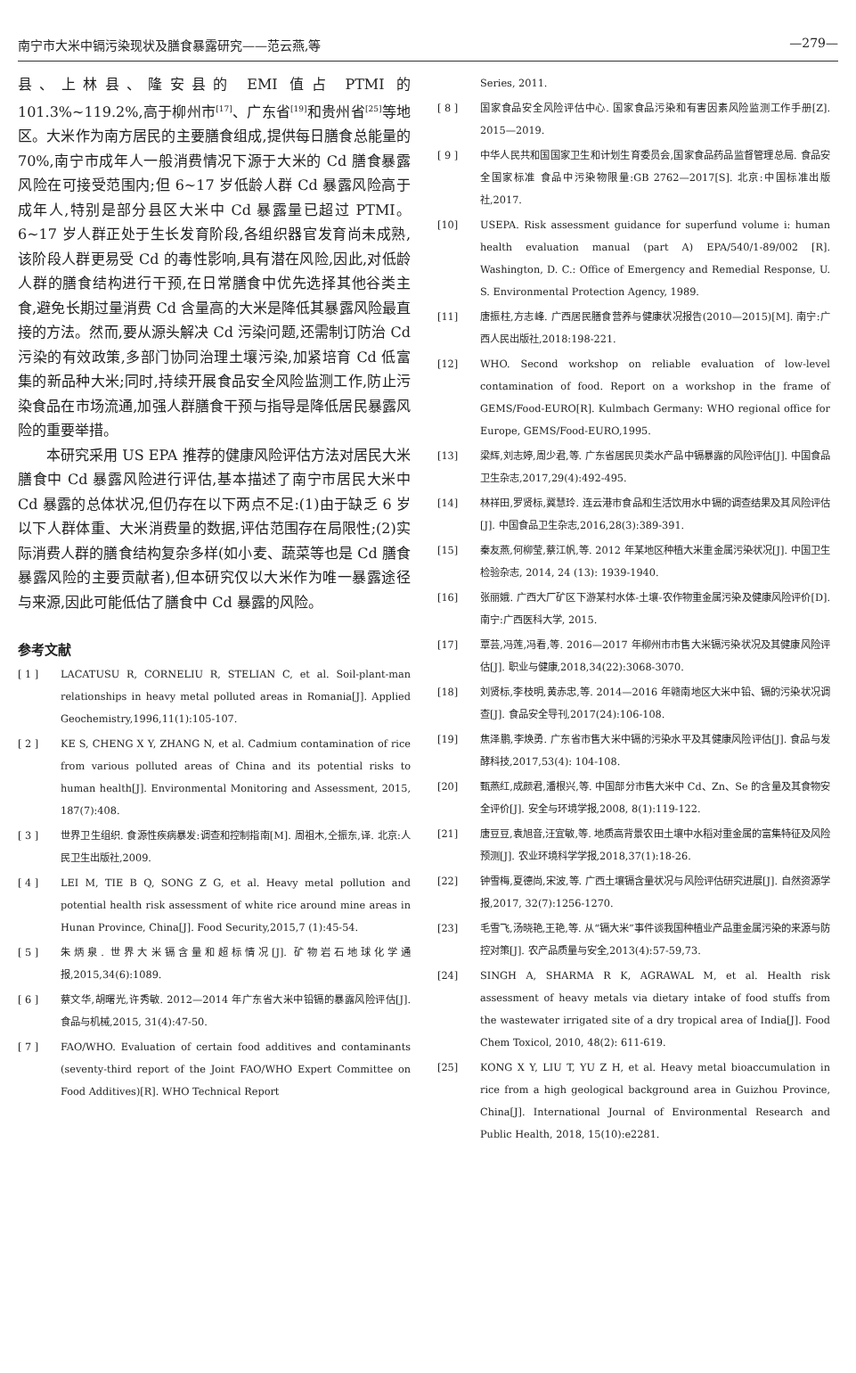南宁市大米中镉污染现状及膳食暴露研究——范云燕,等 —279—
县、上林县、隆安县的 EMI 值占 PTMI 的 101.3%~119.2%,高于柳州市<sup>[17]</sup>、广东省<sup>[19]</sup>和贵州省<sup>[25]</sup>等地区。大米作为南方居民的主要膳食组成,提供每日膳食总能量的 70%,南宁市成年人一般消费情况下源于大米的 Cd 膳食暴露风险在可接受范围内;但 6~17 岁低龄人群 Cd 暴露风险高于成年人,特别是部分县区大米中 Cd 暴露量已超过 PTMI。6~17 岁人群正处于生长发育阶段,各组织器官发育尚未成熟,该阶段人群更易受 Cd 的毒性影响,具有潜在风险,因此,对低龄人群的膳食结构进行干预,在日常膳食中优先选择其他谷类主食,避免长期过量消费 Cd 含量高的大米是降低其暴露风险最直接的方法。然而,要从源头解决 Cd 污染问题,还需制订防治 Cd 污染的有效政策,多部门协同治理土壤污染,加紧培育 Cd 低富集的新品种大米;同时,持续开展食品安全风险监测工作,防止污染食品在市场流通,加强人群膳食干预与指导是降低居民暴露风险的重要举措。
本研究采用 US EPA 推荐的健康风险评估方法对居民大米膳食中 Cd 暴露风险进行评估,基本描述了南宁市居民大米中 Cd 暴露的总体状况,但仍存在以下两点不足:(1)由于缺乏 6 岁以下人群体重、大米消费量的数据,评估范围存在局限性;(2)实际消费人群的膳食结构复杂多样(如小麦、蔬菜等也是 Cd 膳食暴露风险的主要贡献者),但本研究仅以大米作为唯一暴露途径与来源,因此可能低估了膳食中 Cd 暴露的风险。
参考文献
[ 1 ] LACATUSU R, CORNELIU R, STELIAN C, et al. Soil-plant-man relationships in heavy metal polluted areas in Romania[J]. Applied Geochemistry,1996,11(1):105-107.
[ 2 ] KE S, CHENG X Y, ZHANG N, et al. Cadmium contamination of rice from various polluted areas of China and its potential risks to human health[J]. Environmental Monitoring and Assessment, 2015, 187(7):408.
[ 3 ] 世界卫生组织. 食源性疾病暴发:调查和控制指南[M]. 周祖木,仝振东,译. 北京:人民卫生出版社,2009.
[ 4 ] LEI M, TIE B Q, SONG Z G, et al. Heavy metal pollution and potential health risk assessment of white rice around mine areas in Hunan Province, China[J]. Food Security,2015,7 (1):45-54.
[ 5 ] 朱炳泉. 世界大米镉含量和超标情况[J]. 矿物岩石地球化学通报,2015,34(6):1089.
[ 6 ] 蔡文华,胡曙光,许秀敏. 2012—2014 年广东省大米中铅镉的暴露风险评估[J]. 食品与机械,2015, 31(4):47-50.
[ 7 ] FAO/WHO. Evaluation of certain food additives and contaminants (seventy-third report of the Joint FAO/WHO Expert Committee on Food Additives)[R]. WHO Technical Report
Series, 2011.
[ 8 ] 国家食品安全风险评估中心. 国家食品污染和有害因素风险监测工作手册[Z]. 2015—2019.
[ 9 ] 中华人民共和国国家卫生和计划生育委员会,国家食品药品监督管理总局. 食品安全国家标准 食品中污染物限量:GB 2762—2017[S]. 北京:中国标准出版社,2017.
[10] USEPA. Risk assessment guidance for superfund volume i: human health evaluation manual (part A) EPA/540/1-89/002 [R]. Washington, D. C.: Office of Emergency and Remedial Response, U. S. Environmental Protection Agency, 1989.
[11] 唐振柱,方志峰. 广西居民膳食营养与健康状况报告(2010—2015)[M]. 南宁:广西人民出版社,2018:198-221.
[12] WHO. Second workshop on reliable evaluation of low-level contamination of food. Report on a workshop in the frame of GEMS/Food-EURO[R]. Kulmbach Germany: WHO regional office for Europe, GEMS/Food-EURO,1995.
[13] 梁辉,刘志婷,周少君,等. 广东省居民贝类水产品中镉暴露的风险评估[J]. 中国食品卫生杂志,2017,29(4):492-495.
[14] 林祥田,罗贤标,冀慧玲. 连云港市食品和生活饮用水中镉的调查结果及其风险评估[J]. 中国食品卫生杂志,2016,28(3):389-391.
[15] 秦友燕,何柳莹,蔡江帆,等. 2012 年某地区种植大米重金属污染状况[J]. 中国卫生检验杂志, 2014, 24 (13): 1939-1940.
[16] 张丽娥. 广西大厂矿区下游某村水体-土壤-农作物重金属污染及健康风险评价[D]. 南宁:广西医科大学, 2015.
[17] 覃芸,冯莲,冯看,等. 2016—2017 年柳州市市售大米镉污染状况及其健康风险评估[J]. 职业与健康,2018,34(22):3068-3070.
[18] 刘贤标,李枝明,黄赤忠,等. 2014—2016 年赣南地区大米中铅、镉的污染状况调查[J]. 食品安全导刊,2017(24):106-108.
[19] 焦泽鹏,李焕勇. 广东省市售大米中镉的污染水平及其健康风险评估[J]. 食品与发酵科技,2017,53(4): 104-108.
[20] 甄燕红,成颜君,潘根兴,等. 中国部分市售大米中 Cd、Zn、Se 的含量及其食物安全评价[J]. 安全与环境学报,2008, 8(1):119-122.
[21] 唐豆豆,袁旭音,汪宜敏,等. 地质高背景农田土壤中水稻对重金属的富集特征及风险预测[J]. 农业环境科学学报,2018,37(1):18-26.
[22] 钟雪梅,夏德尚,宋波,等. 广西土壤镉含量状况与风险评估研究进展[J]. 自然资源学报,2017, 32(7):1256-1270.
[23] 毛雪飞,汤晓艳,王艳,等. 从“镉大米”事件谈我国种植业产品重金属污染的来源与防控对策[J]. 农产品质量与安全,2013(4):57-59,73.
[24] SINGH A, SHARMA R K, AGRAWAL M, et al. Health risk assessment of heavy metals via dietary intake of food stuffs from the wastewater irrigated site of a dry tropical area of India[J]. Food Chem Toxicol, 2010, 48(2): 611-619.
[25] KONG X Y, LIU T, YU Z H, et al. Heavy metal bioaccumulation in rice from a high geological background area in Guizhou Province, China[J]. International Journal of Environmental Research and Public Health, 2018, 15(10):e2281.